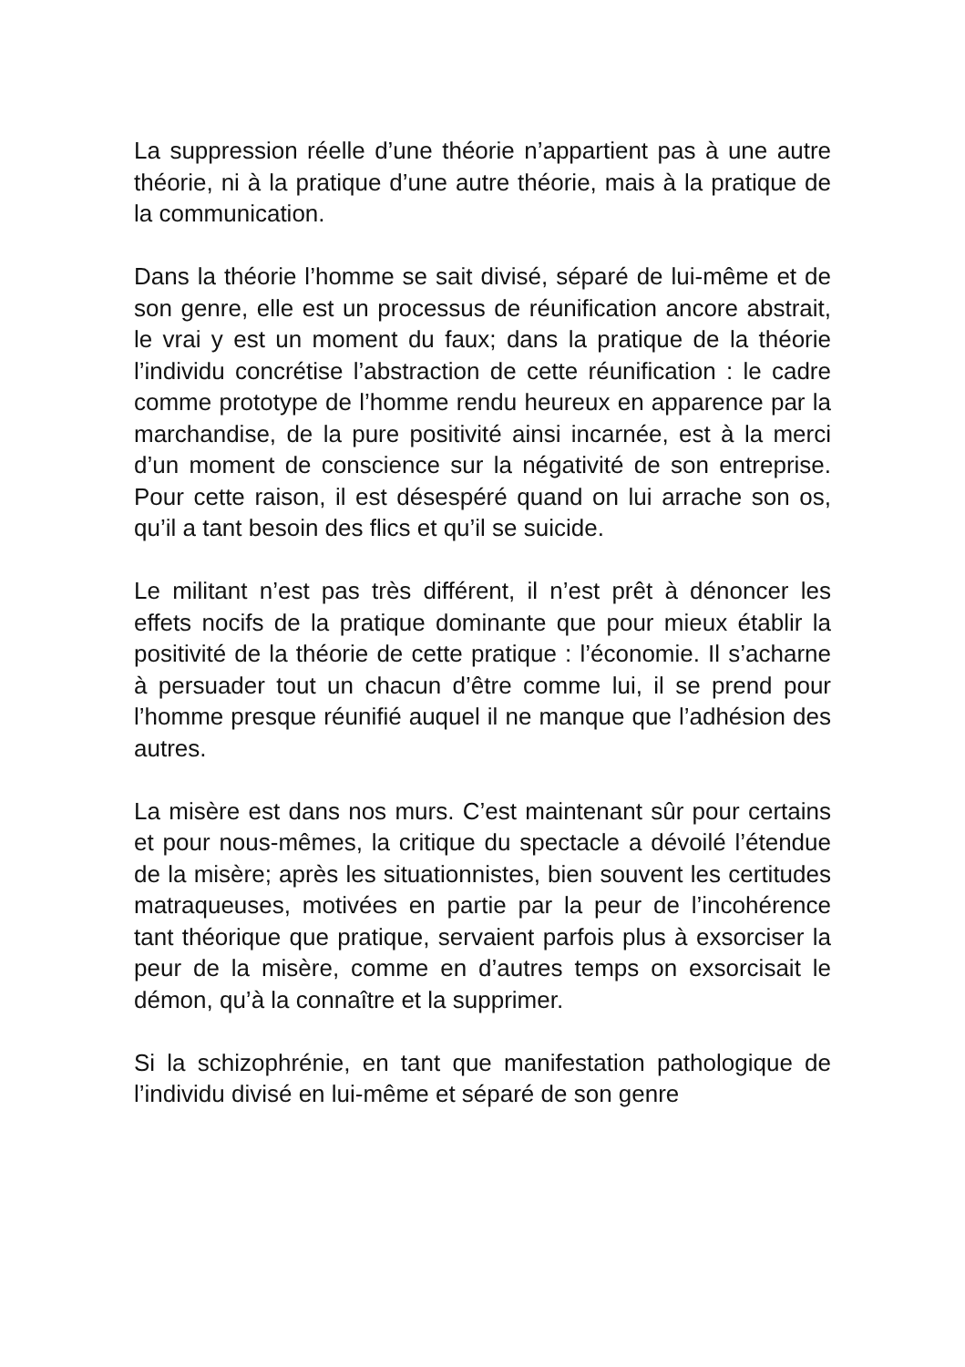La suppression réelle d’une théorie n’appartient pas à une autre théorie, ni à la pratique d’une autre théorie, mais à la pratique de la communication.
Dans la théorie l’homme se sait divisé, séparé de lui-même et de son genre, elle est un processus de réunification ancore abstrait, le vrai y est un moment du faux; dans la pratique de la théorie l’individu concrétise l’abstraction de cette réunification : le cadre comme prototype de l’homme rendu heureux en apparence par la marchandise, de la pure positivité ainsi incarnée, est à la merci d’un moment de conscience sur la négativité de son entreprise. Pour cette raison, il est désespéré quand on lui arrache son os, qu’il a tant besoin des flics et qu’il se suicide.
Le militant n’est pas très différent, il n’est prêt à dénoncer les effets nocifs de la pratique dominante que pour mieux établir la positivité de la théorie de cette pratique : l’économie. Il s’acharne à persuader tout un chacun d’être comme lui, il se prend pour l’homme presque réunifié auquel il ne manque que l’adhésion des autres.
La misère est dans nos murs. C’est maintenant sûr pour certains et pour nous-mêmes, la critique du spectacle a dévoilé l’étendue de la misère; après les situationnistes, bien souvent les certitudes matraqueuses, motivées en partie par la peur de l’incohérence tant théorique que pratique, servaient parfois plus à exsorciser la peur de la misère, comme en d’autres temps on exsorcisait le démon, qu’à la connaître et la supprimer.
Si la schizophrénie, en tant que manifestation pathologique de l’individu divisé en lui-même et séparé de son genre